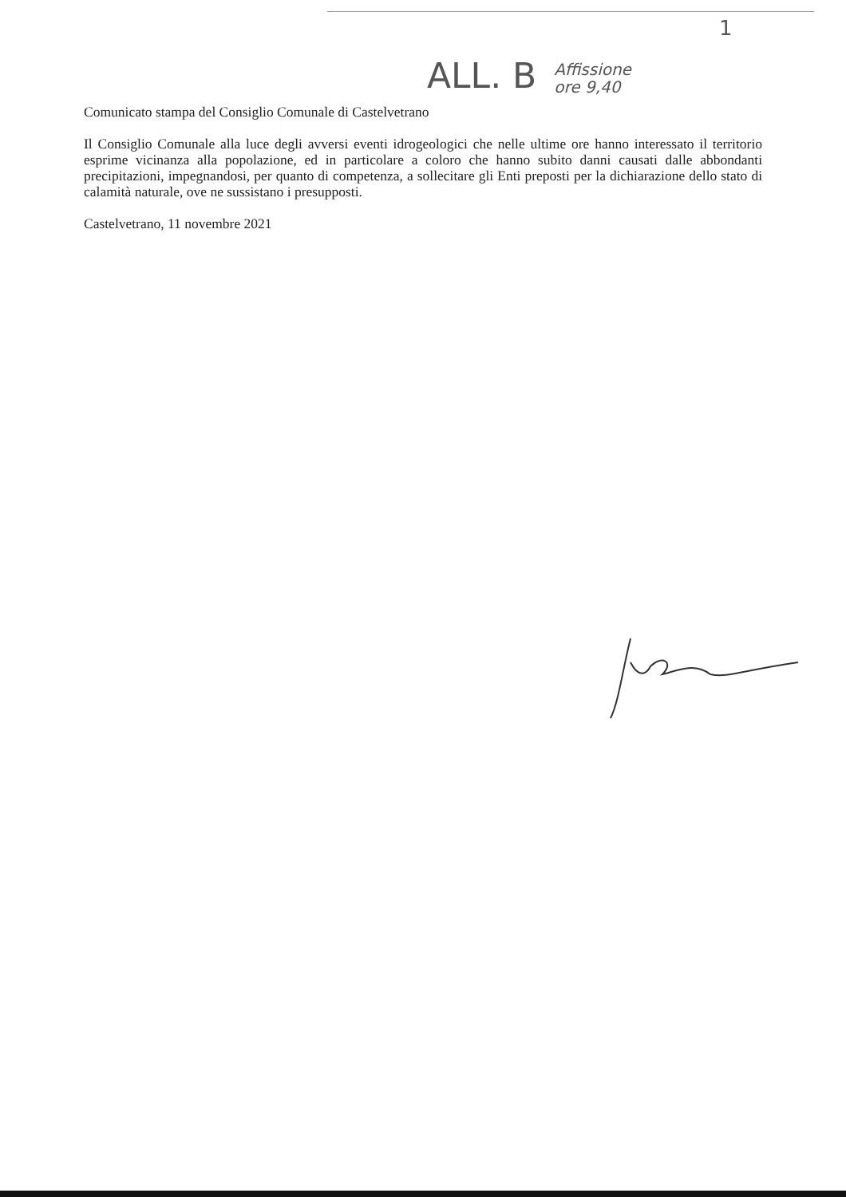ALL. B Affissione
ore 9,40 1
Comunicato stampa del Consiglio Comunale di Castelvetrano
Il Consiglio Comunale alla luce degli avversi eventi idrogeologici che nelle ultime ore hanno interessato il territorio esprime vicinanza alla popolazione, ed in particolare a coloro che hanno subito danni causati dalle abbondanti precipitazioni, impegnandosi, per quanto di competenza, a sollecitare gli Enti preposti per la dichiarazione dello stato di calamità naturale, ove ne sussistano i presupposti.
Castelvetrano, 11 novembre 2021